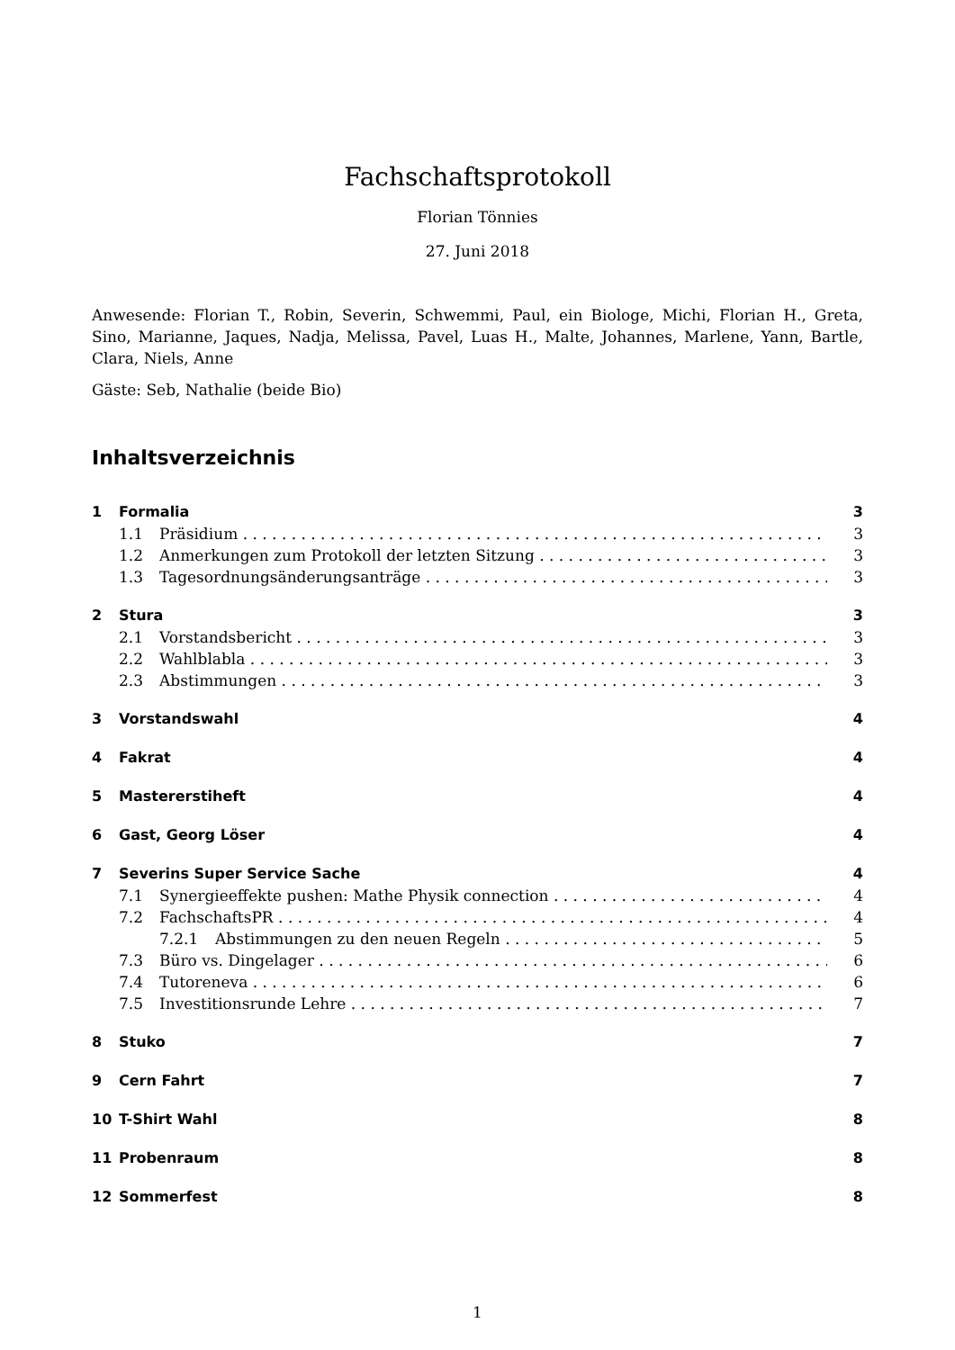Fachschaftsprotokoll
Florian Tönnies
27. Juni 2018
Anwesende: Florian T., Robin, Severin, Schwemmi, Paul, ein Biologe, Michi, Florian H., Greta, Sino, Marianne, Jaques, Nadja, Melissa, Pavel, Luas H., Malte, Johannes, Marlene, Yann, Bartle, Clara, Niels, Anne
Gäste: Seb, Nathalie (beide Bio)
Inhaltsverzeichnis
1 Formalia 3
1.1 Präsidium 3
1.2 Anmerkungen zum Protokoll der letzten Sitzung 3
1.3 Tagesordnungsänderungsanträge 3
2 Stura 3
2.1 Vorstandsbericht 3
2.2 Wahlblabla 3
2.3 Abstimmungen 3
3 Vorstandswahl 4
4 Fakrat 4
5 Mastererstiheft 4
6 Gast, Georg Löser 4
7 Severins Super Service Sache 4
7.1 Synergieeffekte pushen: Mathe Physik connection 4
7.2 FachschaftsPR 4
7.2.1 Abstimmungen zu den neuen Regeln 5
7.3 Büro vs. Dingelager 6
7.4 Tutoreneva 6
7.5 Investitionsrunde Lehre 7
8 Stuko 7
9 Cern Fahrt 7
10 T-Shirt Wahl 8
11 Probenraum 8
12 Sommerfest 8
1